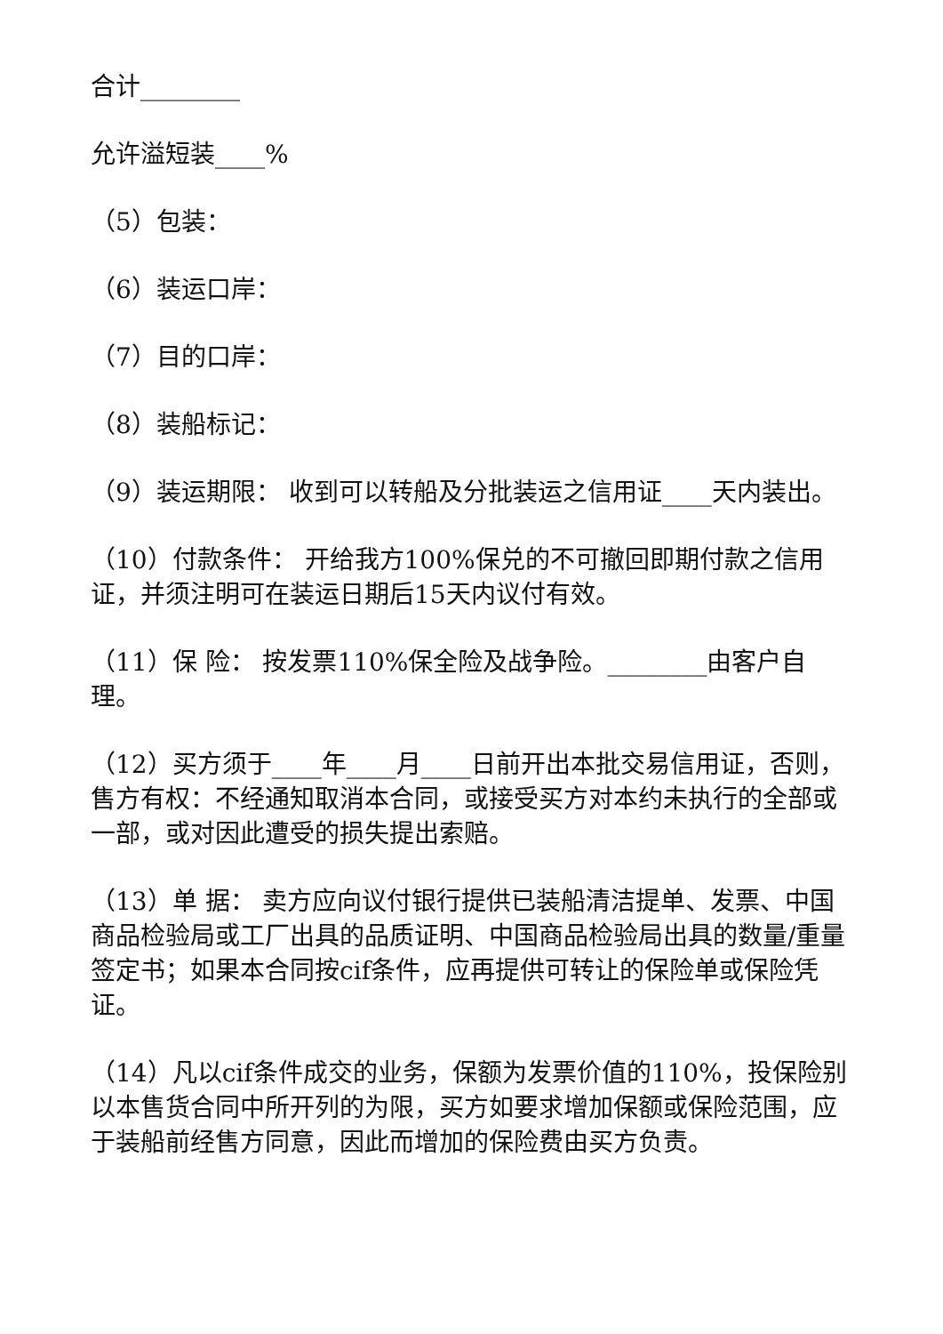合计________
允许溢短装____%
（5）包装：
（6）装运口岸：
（7）目的口岸：
（8）装船标记：
（9）装运期限： 收到可以转船及分批装运之信用证____天内装出。
（10）付款条件： 开给我方100%保兑的不可撤回即期付款之信用证，并须注明可在装运日期后15天内议付有效。
（11）保 险： 按发票110%保全险及战争险。________由客户自理。
（12）买方须于____年____月____日前开出本批交易信用证，否则，售方有权：不经通知取消本合同，或接受买方对本约未执行的全部或一部，或对因此遭受的损失提出索赔。
（13）单 据： 卖方应向议付银行提供已装船清洁提单、发票、中国商品检验局或工厂出具的品质证明、中国商品检验局出具的数量/重量签定书；如果本合同按cif条件，应再提供可转让的保险单或保险凭证。
（14）凡以cif条件成交的业务，保额为发票价值的110%，投保险别以本售货合同中所开列的为限，买方如要求增加保额或保险范围，应于装船前经售方同意，因此而增加的保险费由买方负责。